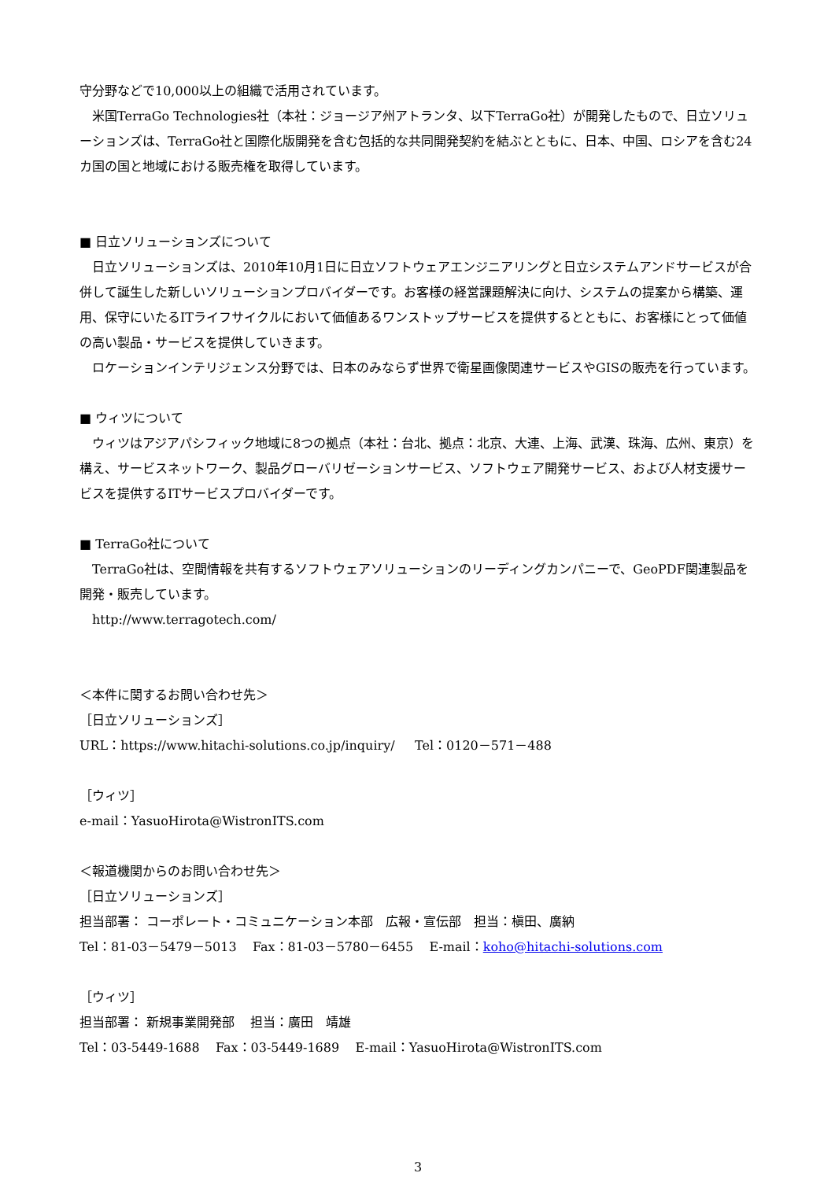守分野などで10,000以上の組織で活用されています。
米国TerraGo Technologies社（本社：ジョージア州アトランタ、以下TerraGo社）が開発したもので、日立ソリューションズは、TerraGo社と国際化版開発を含む包括的な共同開発契約を結ぶとともに、日本、中国、ロシアを含む24カ国の国と地域における販売権を取得しています。
■ 日立ソリューションズについて
日立ソリューションズは、2010年10月1日に日立ソフトウェアエンジニアリングと日立システムアンドサービスが合併して誕生した新しいソリューションプロバイダーです。お客様の経営課題解決に向け、システムの提案から構築、運用、保守にいたるITライフサイクルにおいて価値あるワンストップサービスを提供するとともに、お客様にとって価値の高い製品・サービスを提供していきます。
ロケーションインテリジェンス分野では、日本のみならず世界で衛星画像関連サービスやGISの販売を行っています。
■ ウィツについて
ウィツはアジアパシフィック地域に8つの拠点（本社：台北、拠点：北京、大連、上海、武漢、珠海、広州、東京）を構え、サービスネットワーク、製品グローバリゼーションサービス、ソフトウェア開発サービス、および人材支援サービスを提供するITサービスプロバイダーです。
■ TerraGo社について
TerraGo社は、空間情報を共有するソフトウェアソリューションのリーディングカンパニーで、GeoPDF関連製品を開発・販売しています。
http://www.terragotech.com/
＜本件に関するお問い合わせ先＞
［日立ソリューションズ］
URL：https://www.hitachi-solutions.co.jp/inquiry/ Tel：0120－571－488
［ウィツ］
e-mail：YasuoHirota@WistronITS.com
＜報道機関からのお問い合わせ先＞
［日立ソリューションズ］
担当部署： コーポレート・コミュニケーション本部　広報・宣伝部　担当：槇田、廣納
Tel：81-03－5479－5013 Fax：81-03－5780－6455 E-mail：koho@hitachi-solutions.com
［ウィツ］
担当部署： 新規事業開発部 担当：廣田　靖雄
Tel：03-5449-1688 Fax：03-5449-1689 E-mail：YasuoHirota@WistronITS.com
3